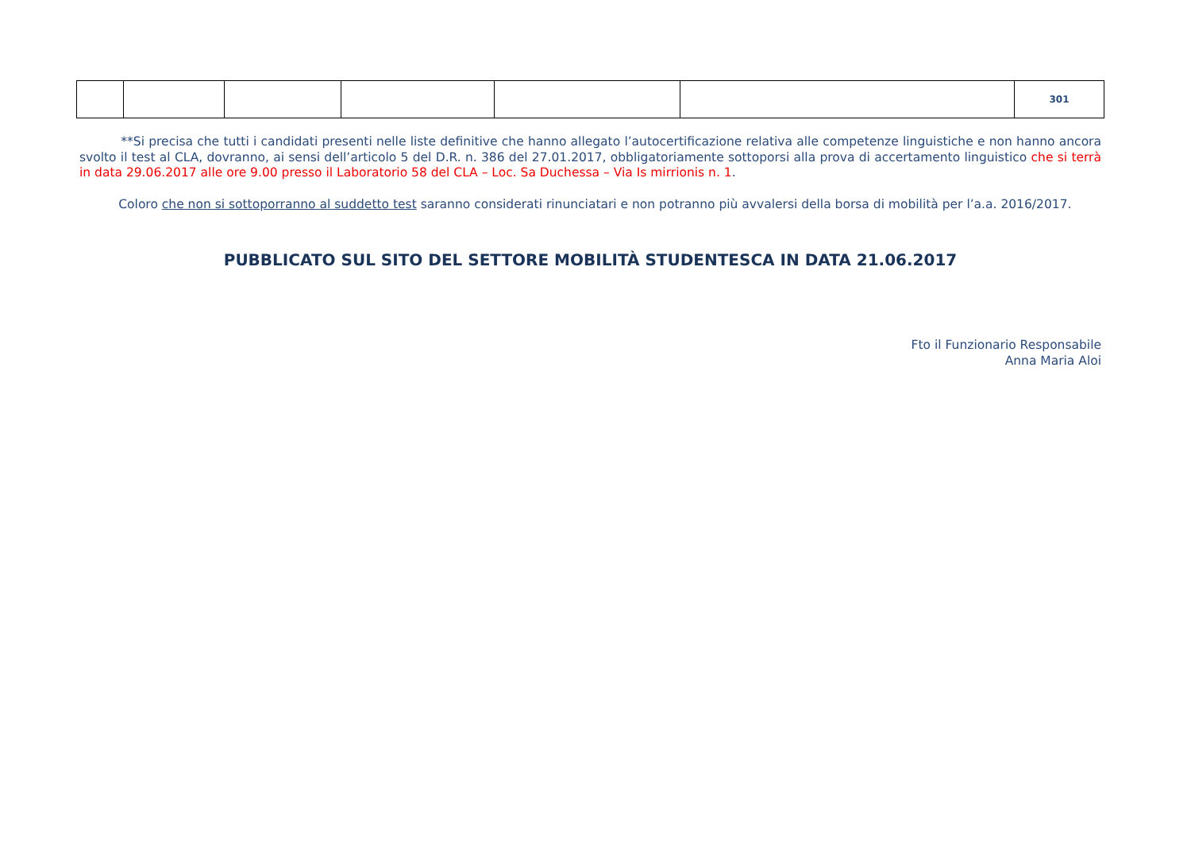| | | | | | | 301 |
**Si precisa che tutti i candidati presenti nelle liste definitive che hanno allegato l’autocertificazione relativa alle competenze linguistiche e non hanno ancora svolto il test al CLA, dovranno, ai sensi dell’articolo 5 del D.R. n. 386 del 27.01.2017, obbligatoriamente sottoporsi alla prova di accertamento linguistico che si terrà in data 29.06.2017 alle ore 9.00 presso il Laboratorio 58 del CLA – Loc. Sa Duchessa – Via Is mirrionis n. 1.
Coloro che non si sottoporranno al suddetto test saranno considerati rinunciatari e non potranno più avvalersi della borsa di mobilità per l’a.a. 2016/2017.
PUBBLICATO SUL SITO DEL SETTORE MOBILITÀ STUDENTESCA IN DATA 21.06.2017
Fto il Funzionario Responsabile
Anna Maria Aloi